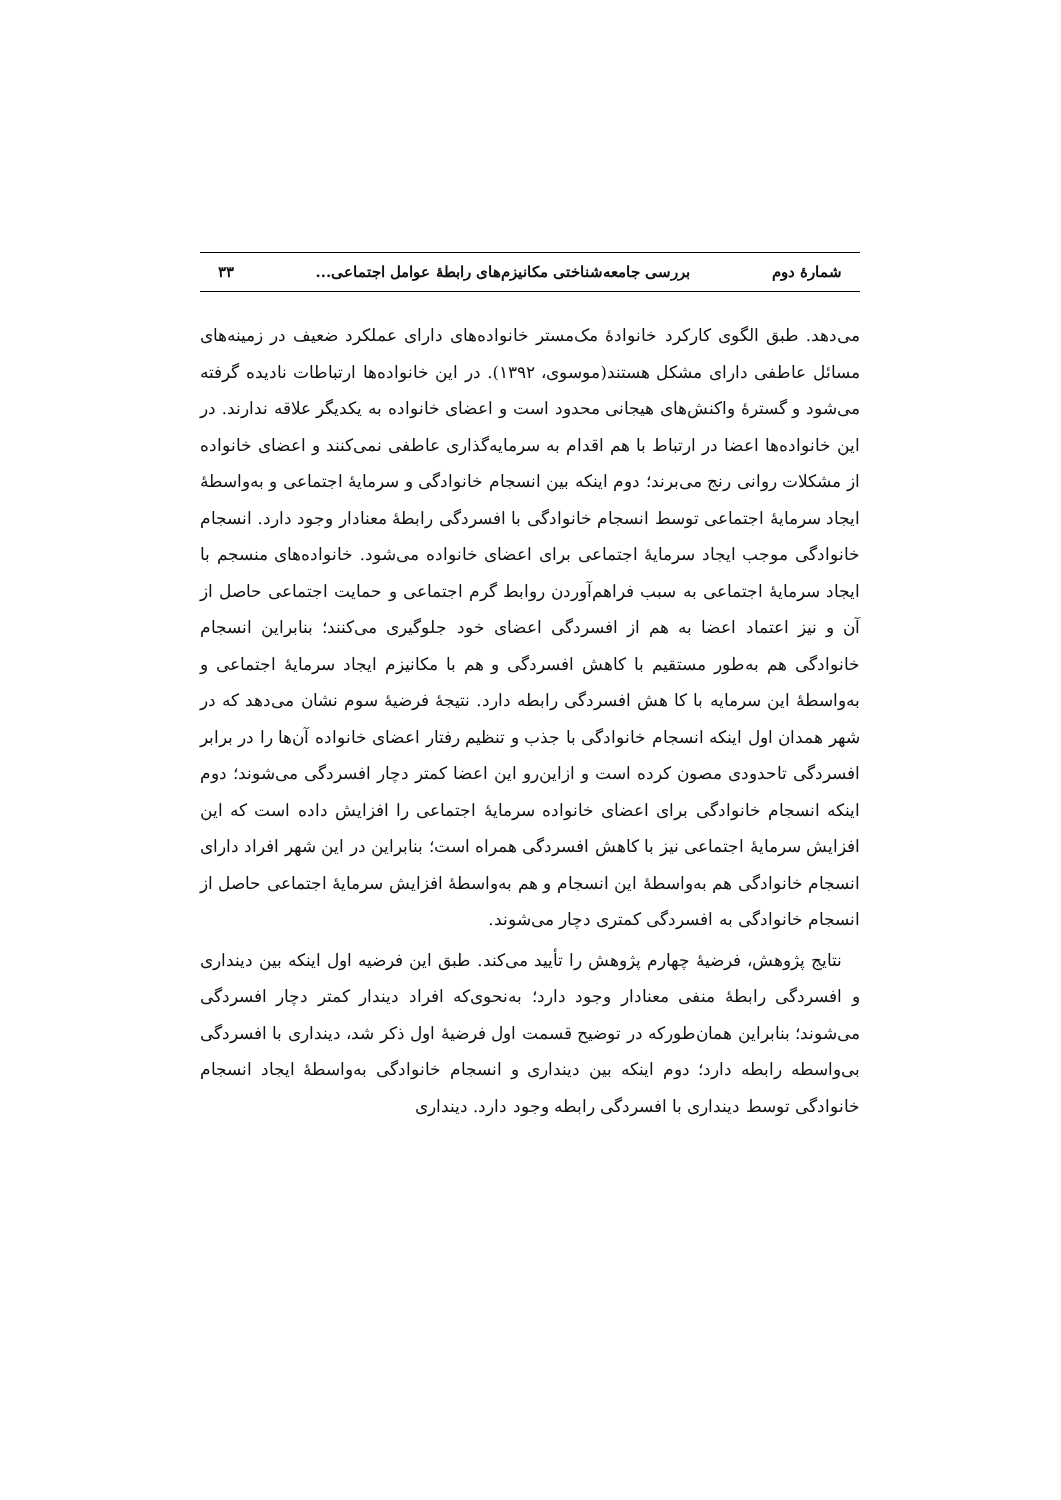شمارهٔ دوم بررسی جامعه‌شناختی مکانیزم‌های رابطهٔ عوامل اجتماعی... ۳۳
می‌دهد. طبق الگوی کارکرد خانوادهٔ مک‌مستر خانواده‌های دارای عملکرد ضعیف در زمینه‌های مسائل عاطفی دارای مشکل هستند(موسوی، ۱۳۹۲). در این خانواده‌ها ارتباطات نادیده گرفته می‌شود و گسترهٔ واکنش‌های هیجانی محدود است و اعضای خانواده به یکدیگر علاقه ندارند. در این خانواده‌ها اعضا در ارتباط با هم اقدام به سرمایه‌گذاری عاطفی نمی‌کنند و اعضای خانواده از مشکلات روانی رنج می‌برند؛ دوم اینکه بین انسجام خانوادگی و سرمایهٔ اجتماعی و به‌واسطهٔ ایجاد سرمایهٔ اجتماعی توسط انسجام خانوادگی با افسردگی رابطهٔ معنادار وجود دارد. انسجام خانوادگی موجب ایجاد سرمایهٔ اجتماعی برای اعضای خانواده می‌شود. خانواده‌های منسجم با ایجاد سرمایهٔ اجتماعی به سبب فراهم‌آوردن روابط گرم اجتماعی و حمایت اجتماعی حاصل از آن و نیز اعتماد اعضا به هم از افسردگی اعضای خود جلوگیری می‌کنند؛ بنابراین انسجام خانوادگی هم به‌طور مستقیم با کاهش افسردگی و هم با مکانیزم ایجاد سرمایهٔ اجتماعی و به‌واسطهٔ این سرمایه با کا هش افسردگی رابطه دارد. نتیجهٔ فرضیهٔ سوم نشان می‌دهد که در شهر همدان اول اینکه انسجام خانوادگی با جذب و تنظیم رفتار اعضای خانواده آن‌ها را در برابر افسردگی تاحدودی مصون کرده است و ازاین‌رو این اعضا کمتر دچار افسردگی می‌شوند؛ دوم اینکه انسجام خانوادگی برای اعضای خانواده سرمایهٔ اجتماعی را افزایش داده است که این افزایش سرمایهٔ اجتماعی نیز با کاهش افسردگی همراه است؛ بنابراین در این شهر افراد دارای انسجام خانوادگی هم به‌واسطهٔ این انسجام و هم به‌واسطهٔ افزایش سرمایهٔ اجتماعی حاصل از انسجام خانوادگی به افسردگی کمتری دچار می‌شوند.
نتایج پژوهش، فرضیهٔ چهارم پژوهش را تأیید می‌کند. طبق این فرضیه اول اینکه بین دینداری و افسردگی رابطهٔ منفی معنادار وجود دارد؛ به‌نحوی‌که افراد دیندار کمتر دچار افسردگی می‌شوند؛ بنابراین همان‌طورکه در توضیح قسمت اول فرضیهٔ اول ذکر شد، دینداری با افسردگی بی‌واسطه رابطه دارد؛ دوم اینکه بین دینداری و انسجام خانوادگی به‌واسطهٔ ایجاد انسجام خانوادگی توسط دینداری با افسردگی رابطه وجود دارد. دینداری